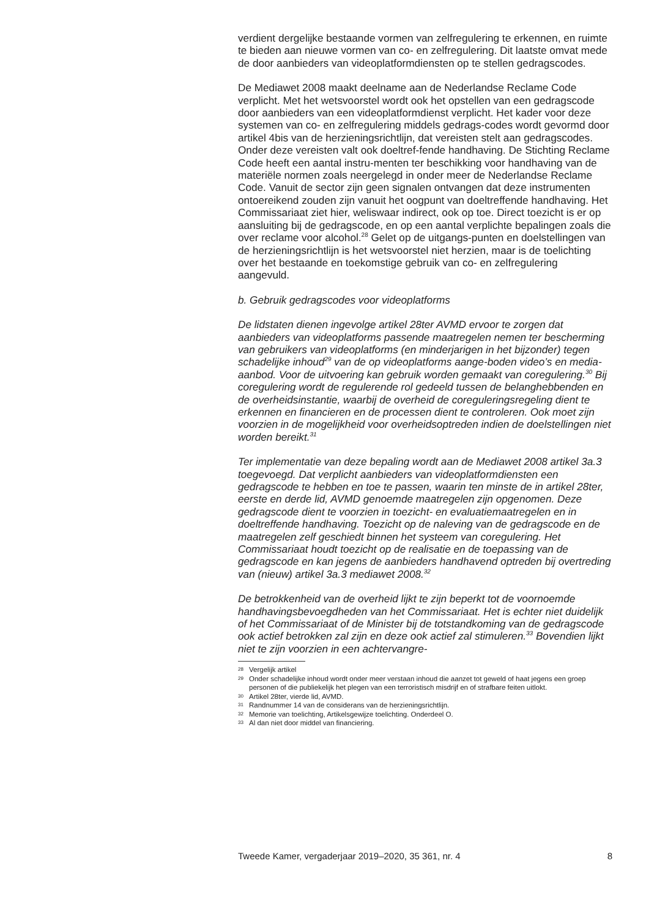verdient dergelijke bestaande vormen van zelfregulering te erkennen, en ruimte te bieden aan nieuwe vormen van co- en zelfregulering. Dit laatste omvat mede de door aanbieders van videoplatformdiensten op te stellen gedragscodes.
De Mediawet 2008 maakt deelname aan de Nederlandse Reclame Code verplicht. Met het wetsvoorstel wordt ook het opstellen van een gedragscode door aanbieders van een videoplatformdienst verplicht. Het kader voor deze systemen van co- en zelfregulering middels gedrags-codes wordt gevormd door artikel 4bis van de herzieningsrichtlijn, dat vereisten stelt aan gedragscodes. Onder deze vereisten valt ook doeltref-fende handhaving. De Stichting Reclame Code heeft een aantal instru-menten ter beschikking voor handhaving van de materiële normen zoals neergelegd in onder meer de Nederlandse Reclame Code. Vanuit de sector zijn geen signalen ontvangen dat deze instrumenten ontoereikend zouden zijn vanuit het oogpunt van doeltreffende handhaving. Het Commissariaat ziet hier, weliswaar indirect, ook op toe. Direct toezicht is er op aansluiting bij de gedragscode, en op een aantal verplichte bepalingen zoals die over reclame voor alcohol.<sup>28</sup> Gelet op de uitgangs-punten en doelstellingen van de herzieningsrichtlijn is het wetsvoorstel niet herzien, maar is de toelichting over het bestaande en toekomstige gebruik van co- en zelfregulering aangevuld.
b. Gebruik gedragscodes voor videoplatforms
De lidstaten dienen ingevolge artikel 28ter AVMD ervoor te zorgen dat aanbieders van videoplatforms passende maatregelen nemen ter bescherming van gebruikers van videoplatforms (en minderjarigen in het bijzonder) tegen schadelijke inhoud<sup>29</sup> van de op videoplatforms aange-boden video’s en media-aanbod. Voor de uitvoering kan gebruik worden gemaakt van coregulering.<sup>30</sup> Bij coregulering wordt de regulerende rol gedeeld tussen de belanghebbenden en de overheidsinstantie, waarbij de overheid de coreguleringsregeling dient te erkennen en financieren en de processen dient te controleren. Ook moet zijn voorzien in de mogelijkheid voor overheidsoptreden indien de doelstellingen niet worden bereikt.<sup>31</sup>
Ter implementatie van deze bepaling wordt aan de Mediawet 2008 artikel 3a.3 toegevoegd. Dat verplicht aanbieders van videoplatformdiensten een gedragscode te hebben en toe te passen, waarin ten minste de in artikel 28ter, eerste en derde lid, AVMD genoemde maatregelen zijn opgenomen. Deze gedragscode dient te voorzien in toezicht- en evaluatiemaatregelen en in doeltreffende handhaving. Toezicht op de naleving van de gedragscode en de maatregelen zelf geschiedt binnen het systeem van coregulering. Het Commissariaat houdt toezicht op de realisatie en de toepassing van de gedragscode en kan jegens de aanbieders handhavend optreden bij overtreding van (nieuw) artikel 3a.3 mediawet 2008.<sup>32</sup>
De betrokkenheid van de overheid lijkt te zijn beperkt tot de voornoemde handhavingsbevoegdheden van het Commissariaat. Het is echter niet duidelijk of het Commissariaat of de Minister bij de totstandkoming van de gedragscode ook actief betrokken zal zijn en deze ook actief zal stimuleren.<sup>33</sup> Bovendien lijkt niet te zijn voorzien in een achtervangre-
28 Vergelijk artikel
29 Onder schadelijke inhoud wordt onder meer verstaan inhoud die aanzet tot geweld of haat jegens een groep personen of die publiekelijk het plegen van een terroristisch misdrijf en of strafbare feiten uitlokt.
30 Artikel 28ter, vierde lid, AVMD.
31 Randnummer 14 van de considerans van de herzieningsrichtlijn.
32 Memorie van toelichting, Artikelsgewijze toelichting. Onderdeel O.
33 Al dan niet door middel van financiering.
Tweede Kamer, vergaderjaar 2019–2020, 35 361, nr. 4 8